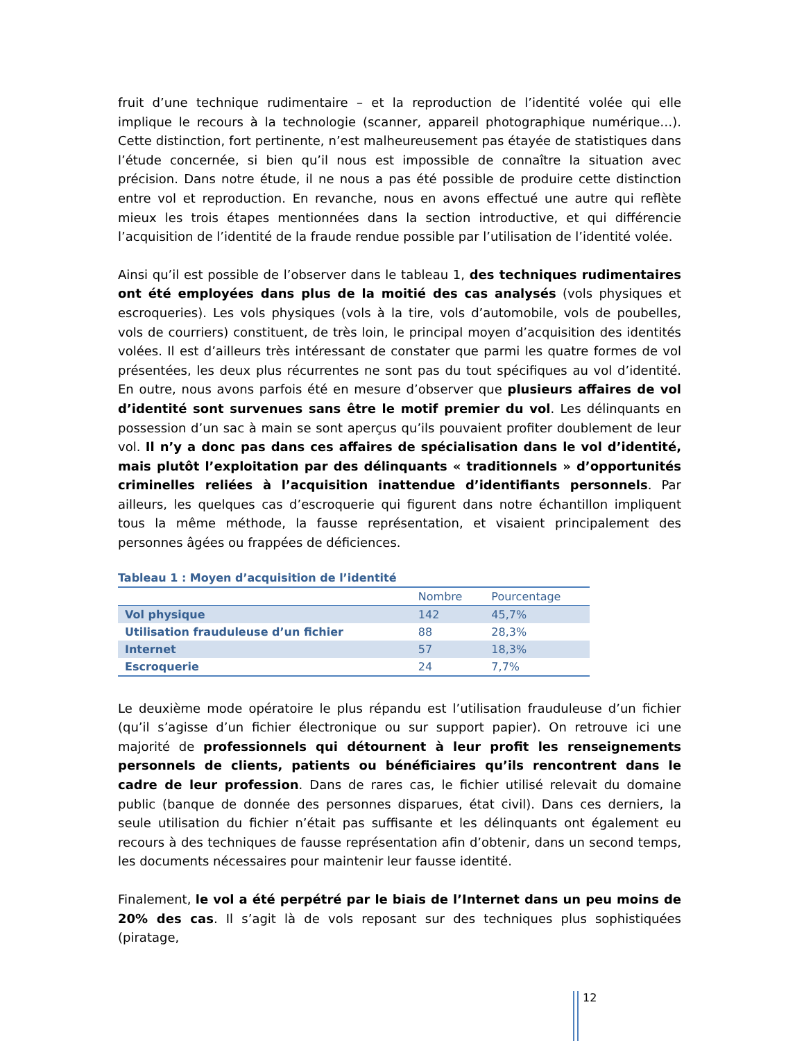fruit d’une technique rudimentaire – et la reproduction de l’identité volée qui elle implique le recours à la technologie (scanner, appareil photographique numérique…). Cette distinction, fort pertinente, n’est malheureusement pas étayée de statistiques dans l’étude concernée, si bien qu’il nous est impossible de connaître la situation avec précision. Dans notre étude, il ne nous a pas été possible de produire cette distinction entre vol et reproduction. En revanche, nous en avons effectué une autre qui reflète mieux les trois étapes mentionnées dans la section introductive, et qui différencie l’acquisition de l’identité de la fraude rendue possible par l’utilisation de l’identité volée.
Ainsi qu’il est possible de l’observer dans le tableau 1, des techniques rudimentaires ont été employées dans plus de la moitié des cas analysés (vols physiques et escroqueries). Les vols physiques (vols à la tire, vols d’automobile, vols de poubelles, vols de courriers) constituent, de très loin, le principal moyen d’acquisition des identités volées. Il est d’ailleurs très intéressant de constater que parmi les quatre formes de vol présentées, les deux plus récurrentes ne sont pas du tout spécifiques au vol d’identité. En outre, nous avons parfois été en mesure d’observer que plusieurs affaires de vol d’identité sont survenues sans être le motif premier du vol. Les délinquants en possession d’un sac à main se sont aperçus qu’ils pouvaient profiter doublement de leur vol. Il n’y a donc pas dans ces affaires de spécialisation dans le vol d’identité, mais plutôt l’exploitation par des délinquants « traditionnels » d’opportunités criminelles reliées à l’acquisition inattendue d’identifiants personnels. Par ailleurs, les quelques cas d’escroquerie qui figurent dans notre échantillon impliquent tous la même méthode, la fausse représentation, et visaient principalement des personnes âgées ou frappées de déficiences.
Tableau 1 : Moyen d’acquisition de l’identité
| | Nombre | Pourcentage |
| --- | --- | --- |
| Vol physique | 142 | 45,7% |
| Utilisation frauduleuse d’un fichier | 88 | 28,3% |
| Internet | 57 | 18,3% |
| Escroquerie | 24 | 7,7% |
Le deuxième mode opératoire le plus répandu est l’utilisation frauduleuse d’un fichier (qu’il s’agisse d’un fichier électronique ou sur support papier). On retrouve ici une majorité de professionnels qui détournent à leur profit les renseignements personnels de clients, patients ou bénéficiaires qu’ils rencontrent dans le cadre de leur profession. Dans de rares cas, le fichier utilisé relevait du domaine public (banque de donnée des personnes disparues, état civil). Dans ces derniers, la seule utilisation du fichier n’était pas suffisante et les délinquants ont également eu recours à des techniques de fausse représentation afin d’obtenir, dans un second temps, les documents nécessaires pour maintenir leur fausse identité.
Finalement, le vol a été perpétré par le biais de l’Internet dans un peu moins de 20% des cas. Il s’agit là de vols reposant sur des techniques plus sophistiquées (piratage,
12